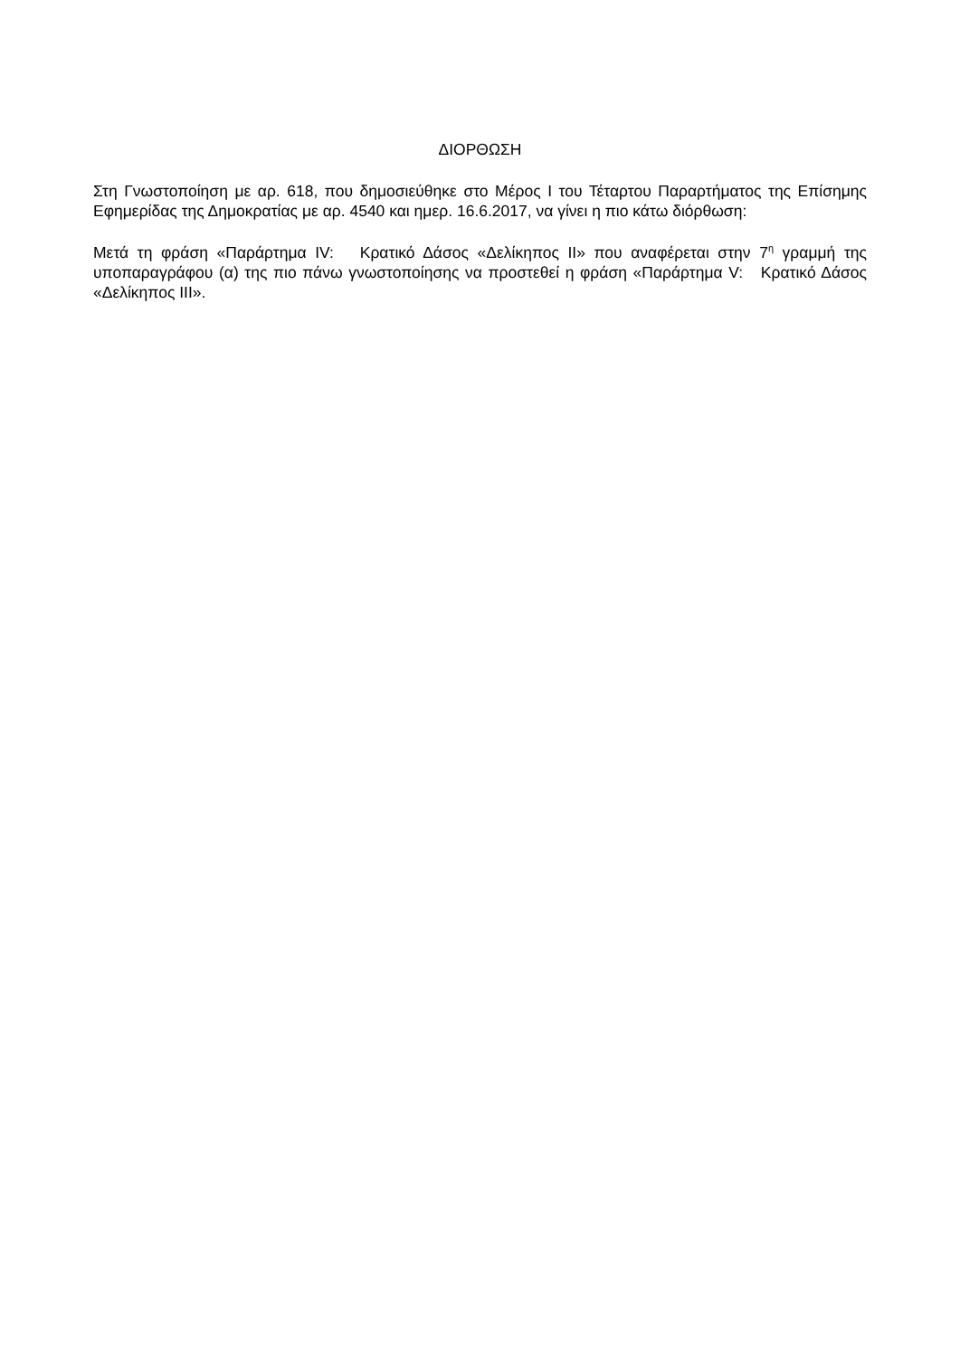ΔΙΟΡΘΩΣΗ
Στη Γνωστοποίηση με αρ. 618, που δημοσιεύθηκε στο Μέρος Ι του Τέταρτου Παραρτήματος της Επίσημης Εφημερίδας της Δημοκρατίας με αρ. 4540 και ημερ. 16.6.2017, να γίνει η πιο κάτω διόρθωση:
Μετά τη φράση «Παράρτημα IV: Κρατικό Δάσος «Δελίκηπος ΙΙ» που αναφέρεται στην 7<sup>η</sup> γραμμή της υποπαραγράφου (α) της πιο πάνω γνωστοποίησης να προστεθεί η φράση «Παράρτημα V: Κρατικό Δάσος «Δελίκηπος ΙΙΙ».